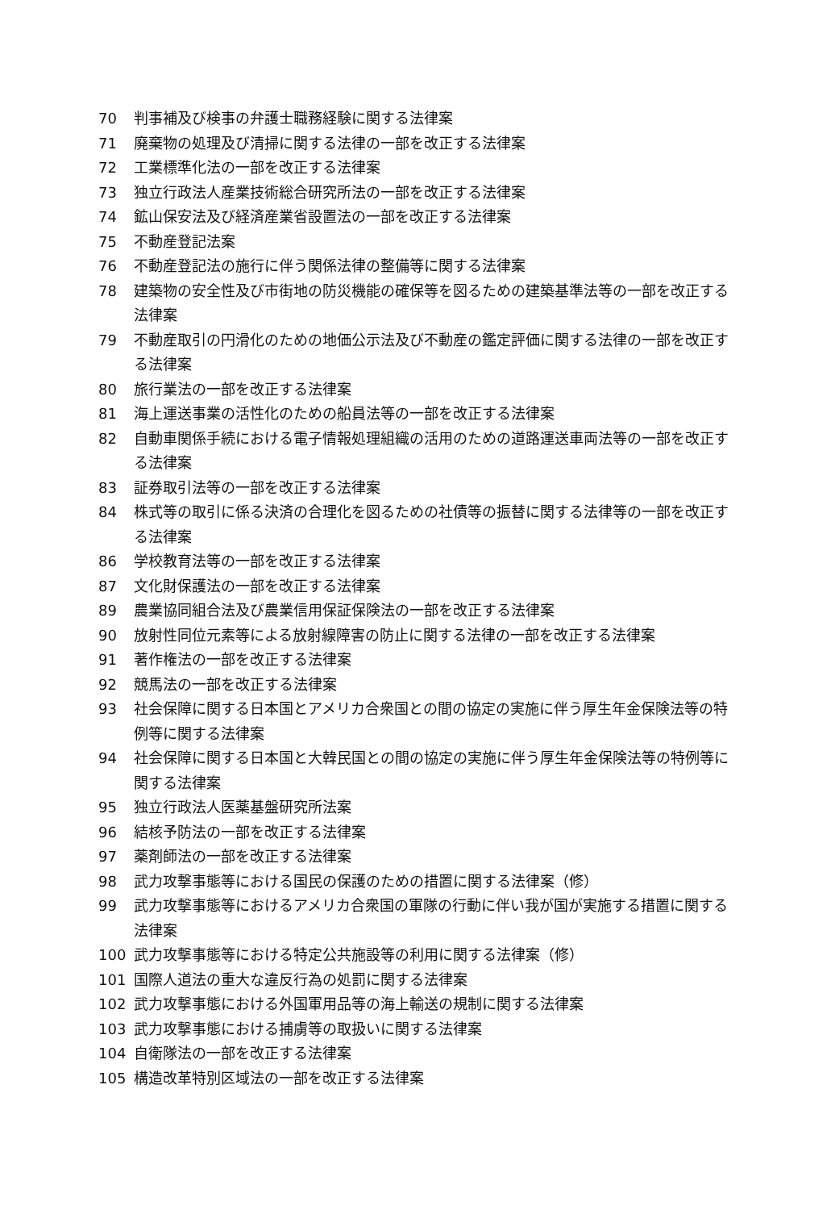70 判事補及び検事の弁護士職務経験に関する法律案
71 廃棄物の処理及び清掃に関する法律の一部を改正する法律案
72 工業標準化法の一部を改正する法律案
73 独立行政法人産業技術総合研究所法の一部を改正する法律案
74 鉱山保安法及び経済産業省設置法の一部を改正する法律案
75 不動産登記法案
76 不動産登記法の施行に伴う関係法律の整備等に関する法律案
78 建築物の安全性及び市街地の防災機能の確保等を図るための建築基準法等の一部を改正する法律案
79 不動産取引の円滑化のための地価公示法及び不動産の鑑定評価に関する法律の一部を改正する法律案
80 旅行業法の一部を改正する法律案
81 海上運送事業の活性化のための船員法等の一部を改正する法律案
82 自動車関係手続における電子情報処理組織の活用のための道路運送車両法等の一部を改正する法律案
83 証券取引法等の一部を改正する法律案
84 株式等の取引に係る決済の合理化を図るための社債等の振替に関する法律等の一部を改正する法律案
86 学校教育法等の一部を改正する法律案
87 文化財保護法の一部を改正する法律案
89 農業協同組合法及び農業信用保証保険法の一部を改正する法律案
90 放射性同位元素等による放射線障害の防止に関する法律の一部を改正する法律案
91 著作権法の一部を改正する法律案
92 競馬法の一部を改正する法律案
93 社会保障に関する日本国とアメリカ合衆国との間の協定の実施に伴う厚生年金保険法等の特例等に関する法律案
94 社会保障に関する日本国と大韓民国との間の協定の実施に伴う厚生年金保険法等の特例等に関する法律案
95 独立行政法人医薬基盤研究所法案
96 結核予防法の一部を改正する法律案
97 薬剤師法の一部を改正する法律案
98 武力攻撃事態等における国民の保護のための措置に関する法律案（修）
99 武力攻撃事態等におけるアメリカ合衆国の軍隊の行動に伴い我が国が実施する措置に関する法律案
100 武力攻撃事態等における特定公共施設等の利用に関する法律案（修）
101 国際人道法の重大な違反行為の処罰に関する法律案
102 武力攻撃事態における外国軍用品等の海上輸送の規制に関する法律案
103 武力攻撃事態における捕虜等の取扱いに関する法律案
104 自衛隊法の一部を改正する法律案
105 構造改革特別区域法の一部を改正する法律案